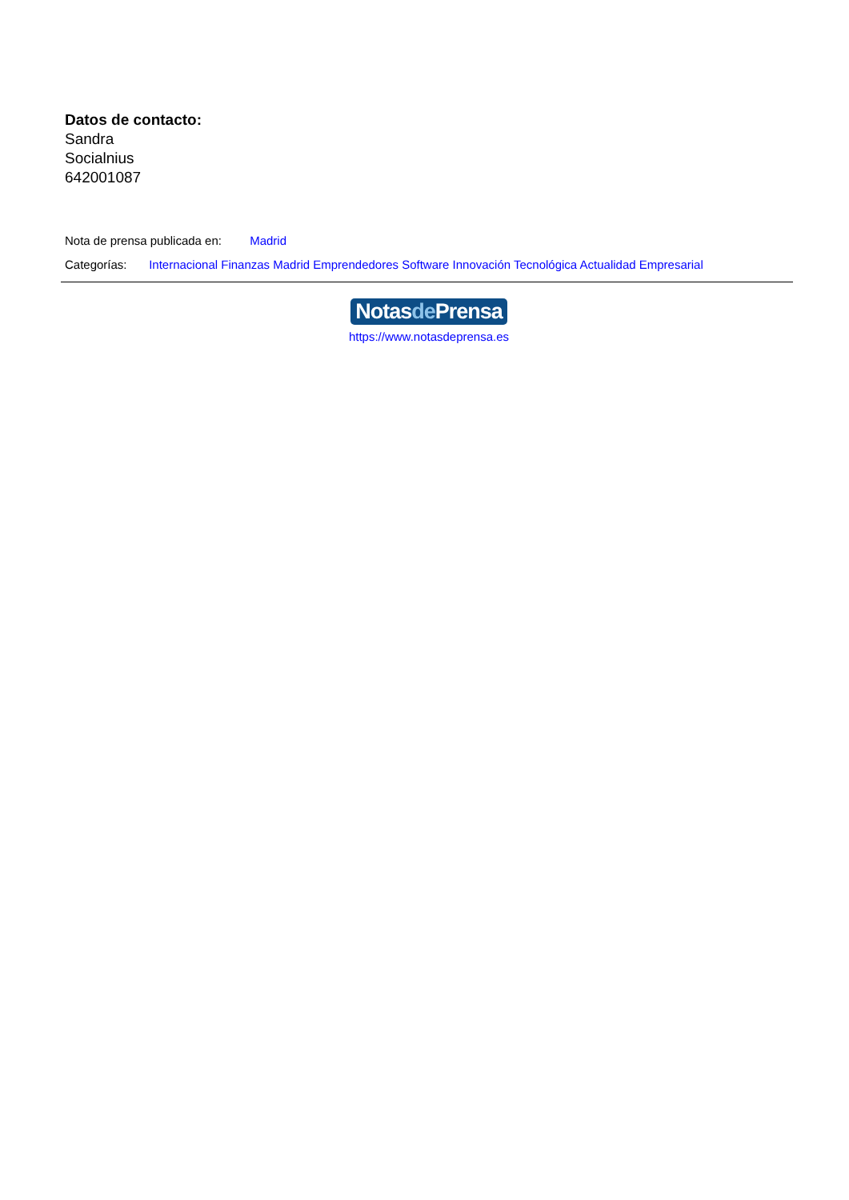Datos de contacto:
Sandra
Socialnius
642001087
Nota de prensa publicada en: Madrid
Categorías: Internacional Finanzas Madrid Emprendedores Software Innovación Tecnológica Actualidad Empresarial
Notasde Prensa
https://www.notasdeprensa.es